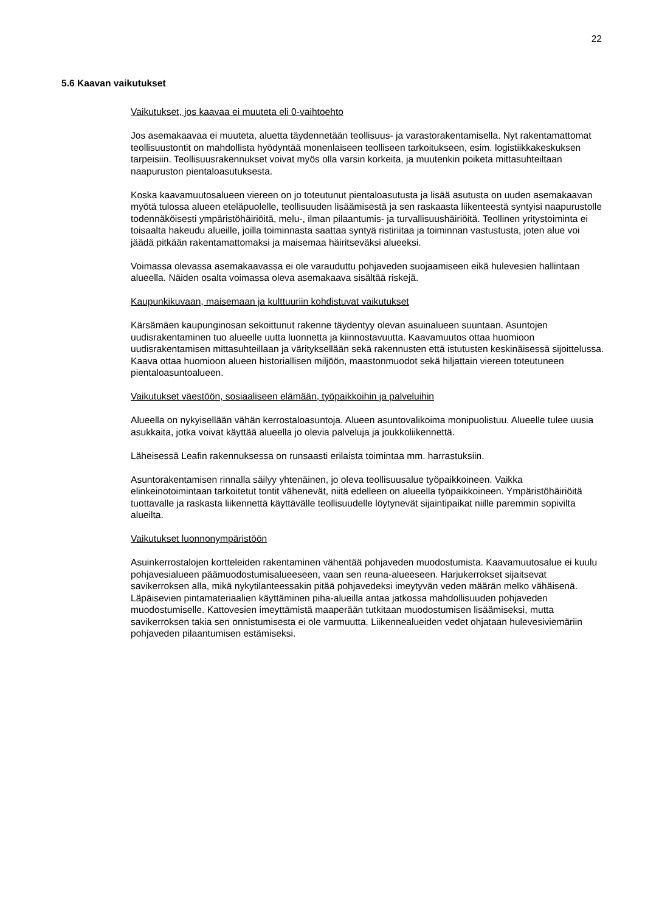22
5.6 Kaavan vaikutukset
Vaikutukset, jos kaavaa ei muuteta eli 0-vaihtoehto
Jos asemakaavaa ei muuteta, aluetta täydennetään teollisuus- ja varastorakentamisella. Nyt rakentamattomat teollisuustontit on mahdollista hyödyntää monenlaiseen teolliseen tarkoitukseen, esim. logistiikkakeskuksen tarpeisiin. Teollisuusrakennukset voivat myös olla varsin korkeita, ja muutenkin poiketa mittasuhteiltaan naapuruston pientaloasutuksesta.
Koska kaavamuutosalueen viereen on jo toteutunut pientaloasutusta ja lisää asutusta on uuden asemakaavan myötä tulossa alueen eteläpuolelle, teollisuuden lisäämisestä ja sen raskaasta liikenteestä syntyisi naapurustolle todennäköisesti ympäristöhäiriöitä, melu-, ilman pilaantumis- ja turvallisuushäiriöitä. Teollinen yritystoiminta ei toisaalta hakeudu alueille, joilla toiminnasta saattaa syntyä ristiriitaa ja toiminnan vastustusta, joten alue voi jäädä pitkään rakentamattomaksi ja maisemaa häiritseväksi alueeksi.
Voimassa olevassa asemakaavassa ei ole varauduttu pohjaveden suojaamiseen eikä hulevesien hallintaan alueella. Näiden osalta voimassa oleva asemakaava sisältää riskejä.
Kaupunkikuvaan, maisemaan ja kulttuuriin kohdistuvat vaikutukset
Kärsämäen kaupunginosan sekoittunut rakenne täydentyy olevan asuinalueen suuntaan. Asuntojen uudisrakentaminen tuo alueelle uutta luonnetta ja kiinnostavuutta. Kaavamuutos ottaa huomioon uudisrakentamisen mittasuhteillaan ja värityksellään sekä rakennusten että istutusten keskinäisessä sijoittelussa. Kaava ottaa huomioon alueen historiallisen miljöön, maastonmuodot sekä hiljattain viereen toteutuneen pientaloasuntoalueen.
Vaikutukset väestöön, sosiaaliseen elämään, työpaikkoihin ja palveluihin
Alueella on nykyisellään vähän kerrostaloasuntoja. Alueen asuntovalikoima monipuolistuu. Alueelle tulee uusia asukkaita, jotka voivat käyttää alueella jo olevia palveluja ja joukkoliikennettä.
Läheisessä Leafin rakennuksessa on runsaasti erilaista toimintaa mm. harrastuksiin.
Asuntorakentamisen rinnalla säilyy yhtenäinen, jo oleva teollisuusalue työpaikkoineen. Vaikka elinkeinotoimintaan tarkoitetut tontit vähenevät, niitä edelleen on alueella työpaikkoineen. Ympäristöhäiriöitä tuottavalle ja raskasta liikennettä käyttävälle teollisuudelle löytynevät sijaintipaikat niille paremmin sopivilta alueilta.
Vaikutukset luonnonympäristöön
Asuinkerrostalojen kortteleiden rakentaminen vähentää pohjaveden muodostumista. Kaavamuutosalue ei kuulu pohjavesialueen päämuodostumisalueeseen, vaan sen reuna-alueeseen. Harjukerrokset sijaitsevat savikerroksen alla, mikä nykytilanteessakin pitää pohjavedeksi imeytyvän veden määrän melko vähäisenä. Läpäisevien pintamateriaalien käyttäminen piha-alueilla antaa jatkossa mahdollisuuden pohjaveden muodostumiselle. Kattovesien imeyttämistä maaperään tutkitaan muodostumisen lisäämiseksi, mutta savikerroksen takia sen onnistumisesta ei ole varmuutta. Liikennealueiden vedet ohjataan hulevesiviemäriin pohjaveden pilaantumisen estämiseksi.